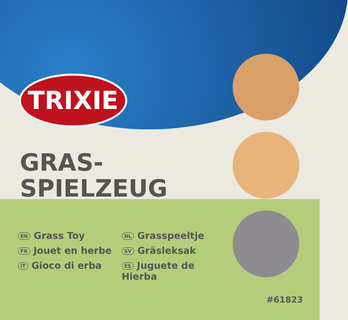TRIXIE
GRAS-
SPIELZEUG
EN Grass Toy
FR Jouet en herbe
IT Gioco di erba
NL Grasspeeltje
SV Gräsleksak
ES Juguete de
Hierba
#61823